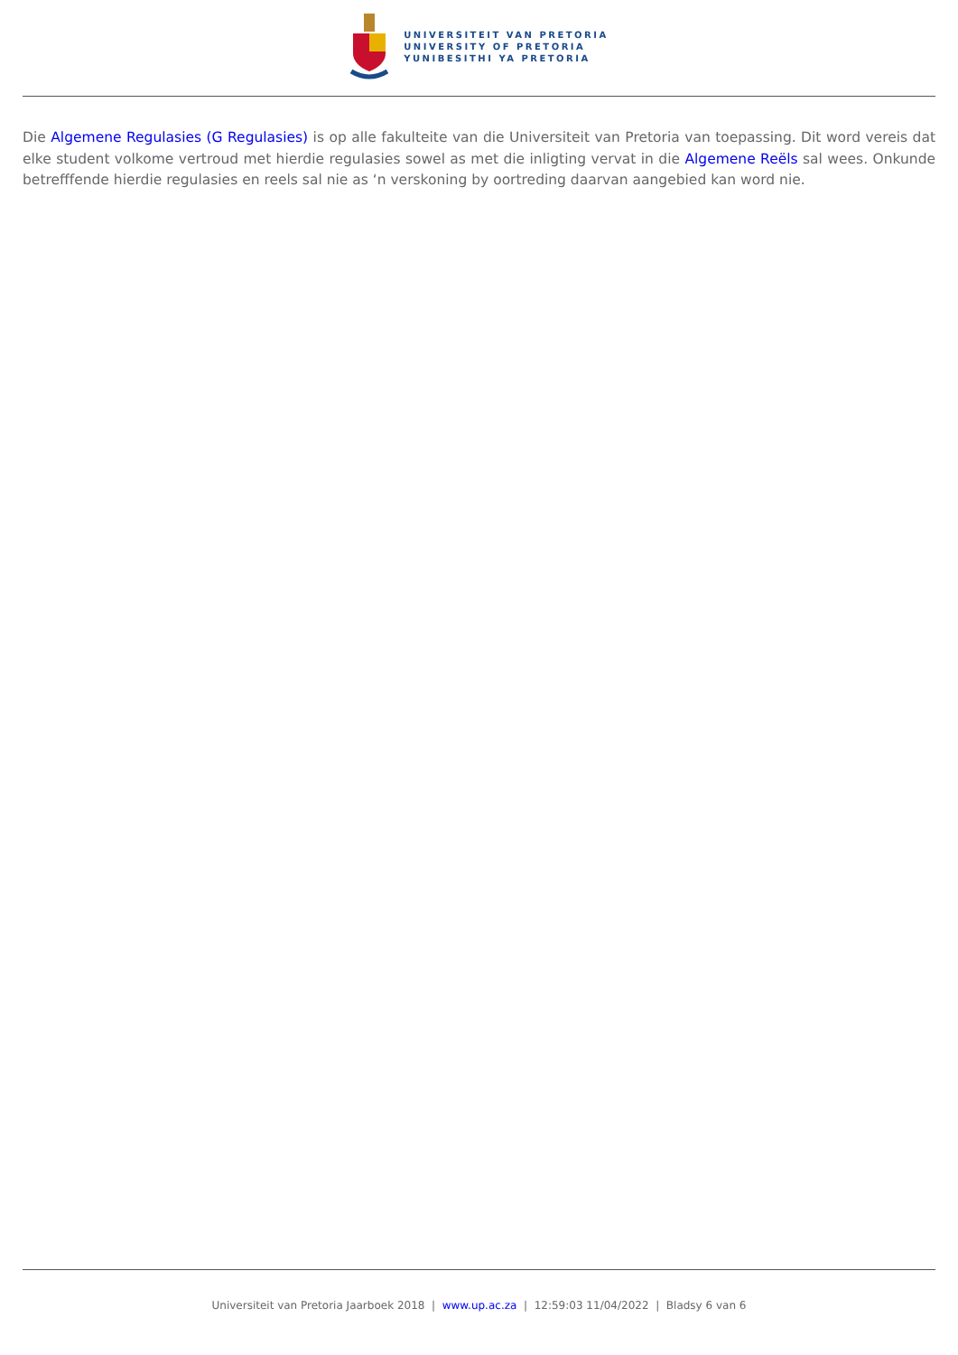UNIVERSITEIT VAN PRETORIA
UNIVERSITY OF PRETORIA
YUNIBESITHI YA PRETORIA
Die Algemene Regulasies (G Regulasies) is op alle fakulteite van die Universiteit van Pretoria van toepassing. Dit word vereis dat elke student volkome vertroud met hierdie regulasies sowel as met die inligting vervat in die Algemene Reëls sal wees. Onkunde betrefffende hierdie regulasies en reels sal nie as ‘n verskoning by oortreding daarvan aangebied kan word nie.
Universiteit van Pretoria Jaarboek 2018 | www.up.ac.za | 12:59:03 11/04/2022 | Bladsy 6 van 6